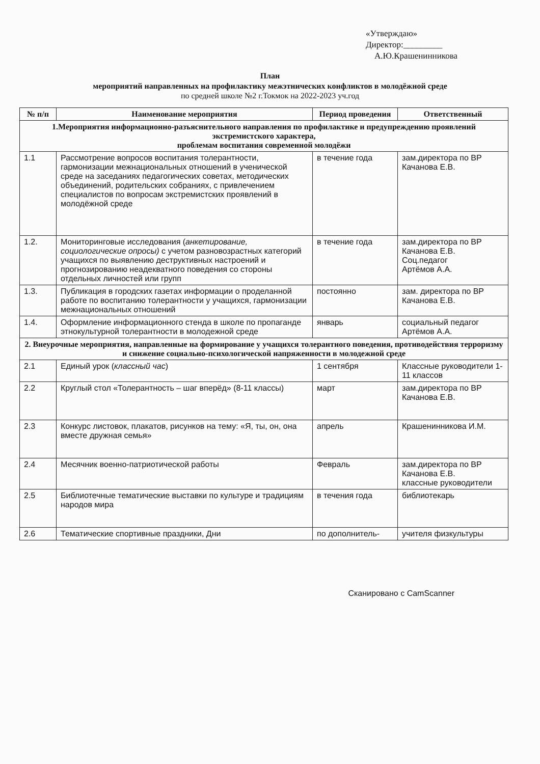«Утверждаю»
Директор:_________
А.Ю.Крашенинникова
План
мероприятий направленных на профилактику межэтнических конфликтов в молодёжной среде
по средней школе №2 г.Токмок на 2022-2023 уч.год
| № п/п | Наименование мероприятия | Период проведения | Ответственный |
| --- | --- | --- | --- |
| 1.Мероприятия информационно-разъяснительного направления по профилактике и предупреждению проявлений экстремистского характера, проблемам воспитания современной молодёжи | | | |
| 1.1 | Рассмотрение вопросов воспитания толерантности, гармонизации межнациональных отношений в ученической среде на заседаниях педагогических советах, методических объединений, родительских собраниях, с привлечением специалистов по вопросам экстремистских проявлений в молодёжной среде | в течение года | зам.директора по ВР Качанова Е.В. |
| 1.2. | Мониторинговые исследования ( анкетирование, социологические опросы) с учетом разновозрастных категорий учащихся по выявлению деструктивных настроений и прогнозированию неадекватного поведения со стороны отдельных личностей или групп | в течение года | зам.директора по ВР Качанова Е.В. Соц.педагог Артёмов А.А. |
| 1.3. | Публикация в городских газетах информации о проделанной работе по воспитанию толерантности у учащихся, гармонизации межнациональных отношений | постоянно | зам. директора по ВР Качанова Е.В. |
| 1.4. | Оформление информационного стенда в школе по пропаганде этнокультурной толерантности в молодежной среде | январь | социальный педагог Артёмов А.А. |
| 2. Внеурочные мероприятия, направленные на формирование у учащихся толерантного поведения, противодействия терроризму и снижение социально-психологической напряженности в молодежной среде | | | |
| 2.1 | Единый урок ( классный час ) | 1 сентября | Классные руководители 1-11 классов |
| 2.2 | Круглый стол «Толерантность – шаг вперёд» (8-11 классы) | март | зам.директора по ВР Качанова Е.В. |
| 2.3 | Конкурс листовок, плакатов, рисунков на тему: «Я, ты, он, она вместе дружная семья» | апрель | Крашенинникова И.М. |
| 2.4 | Месячник военно-патриотической работы | Февраль | зам.директора по ВР Качанова Е.В. классные руководители |
| 2.5 | Библиотечные тематические выставки по культуре и традициям народов мира | в течения года | библиотекарь |
| 2.6 | Тематические спортивные праздники, Дни | по дополнитель- | учителя физкультуры |
Сканировано с CamScanner